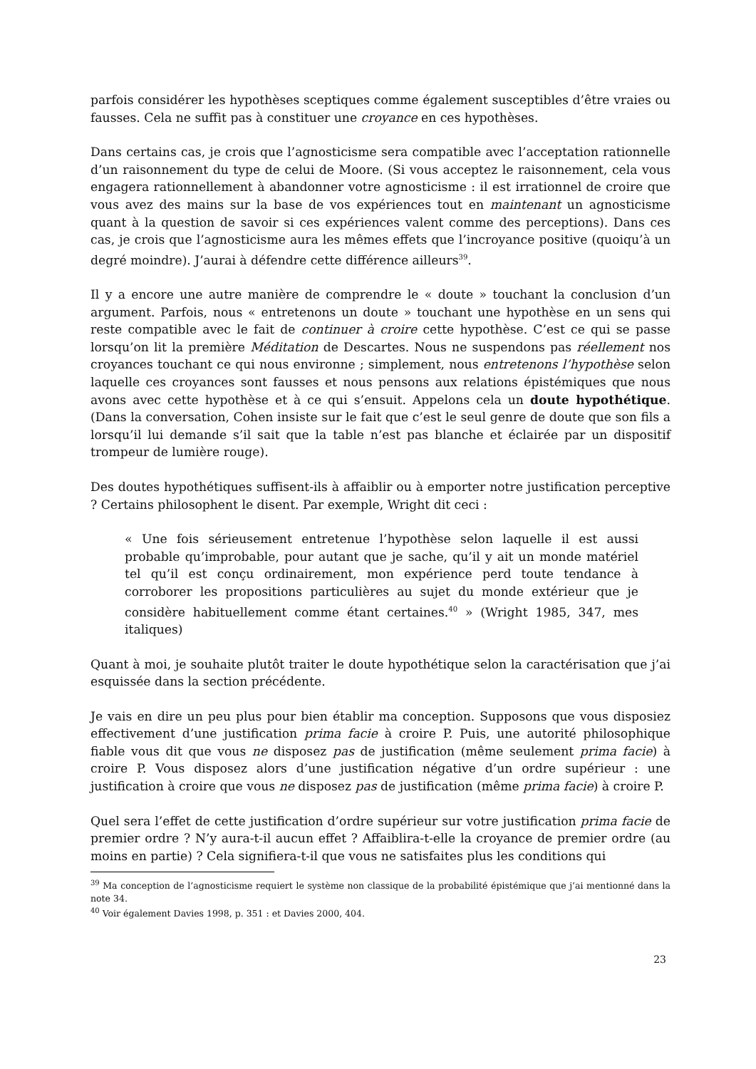parfois considérer les hypothèses sceptiques comme également susceptibles d’être vraies ou fausses. Cela ne suffit pas à constituer une croyance en ces hypothèses.
Dans certains cas, je crois que l’agnosticisme sera compatible avec l’acceptation rationnelle d’un raisonnement du type de celui de Moore. (Si vous acceptez le raisonnement, cela vous engagera rationnellement à abandonner votre agnosticisme : il est irrationnel de croire que vous avez des mains sur la base de vos expériences tout en maintenant un agnosticisme quant à la question de savoir si ces expériences valent comme des perceptions). Dans ces cas, je crois que l’agnosticisme aura les mêmes effets que l’incroyance positive (quoiqu’à un degré moindre). J’aurai à défendre cette différence ailleurs<sup>39</sup>.
Il y a encore une autre manière de comprendre le « doute » touchant la conclusion d’un argument. Parfois, nous « entretenons un doute » touchant une hypothèse en un sens qui reste compatible avec le fait de continuer à croire cette hypothèse. C’est ce qui se passe lorsqu’on lit la première Méditation de Descartes. Nous ne suspendons pas réellement nos croyances touchant ce qui nous environne ; simplement, nous entretenons l’hypothèse selon laquelle ces croyances sont fausses et nous pensons aux relations épistémiques que nous avons avec cette hypothèse et à ce qui s’ensuit. Appelons cela un doute hypothétique. (Dans la conversation, Cohen insiste sur le fait que c’est le seul genre de doute que son fils a lorsqu’il lui demande s’il sait que la table n’est pas blanche et éclairée par un dispositif trompeur de lumière rouge).
Des doutes hypothétiques suffisent-ils à affaiblir ou à emporter notre justification perceptive ? Certains philosophent le disent. Par exemple, Wright dit ceci :
« Une fois sérieusement entretenue l’hypothèse selon laquelle il est aussi probable qu’improbable, pour autant que je sache, qu’il y ait un monde matériel tel qu’il est conçu ordinairement, mon expérience perd toute tendance à corroborer les propositions particulières au sujet du monde extérieur que je considère habituellement comme étant certaines.<sup>40</sup> » (Wright 1985, 347, mes italiques)
Quant à moi, je souhaite plutôt traiter le doute hypothétique selon la caractérisation que j’ai esquissée dans la section précédente.
Je vais en dire un peu plus pour bien établir ma conception. Supposons que vous disposiez effectivement d’une justification prima facie à croire P. Puis, une autorité philosophique fiable vous dit que vous ne disposez pas de justification (même seulement prima facie) à croire P. Vous disposez alors d’une justification négative d’un ordre supérieur : une justification à croire que vous ne disposez pas de justification (même prima facie) à croire P.
Quel sera l’effet de cette justification d’ordre supérieur sur votre justification prima facie de premier ordre ? N’y aura-t-il aucun effet ? Affaiblira-t-elle la croyance de premier ordre (au moins en partie) ? Cela signifiera-t-il que vous ne satisfaites plus les conditions qui
<sup>39</sup> Ma conception de l’agnosticisme requiert le système non classique de la probabilité épistémique que j’ai mentionné dans la note 34.
<sup>40</sup> Voir également Davies 1998, p. 351 : et Davies 2000, 404.
23